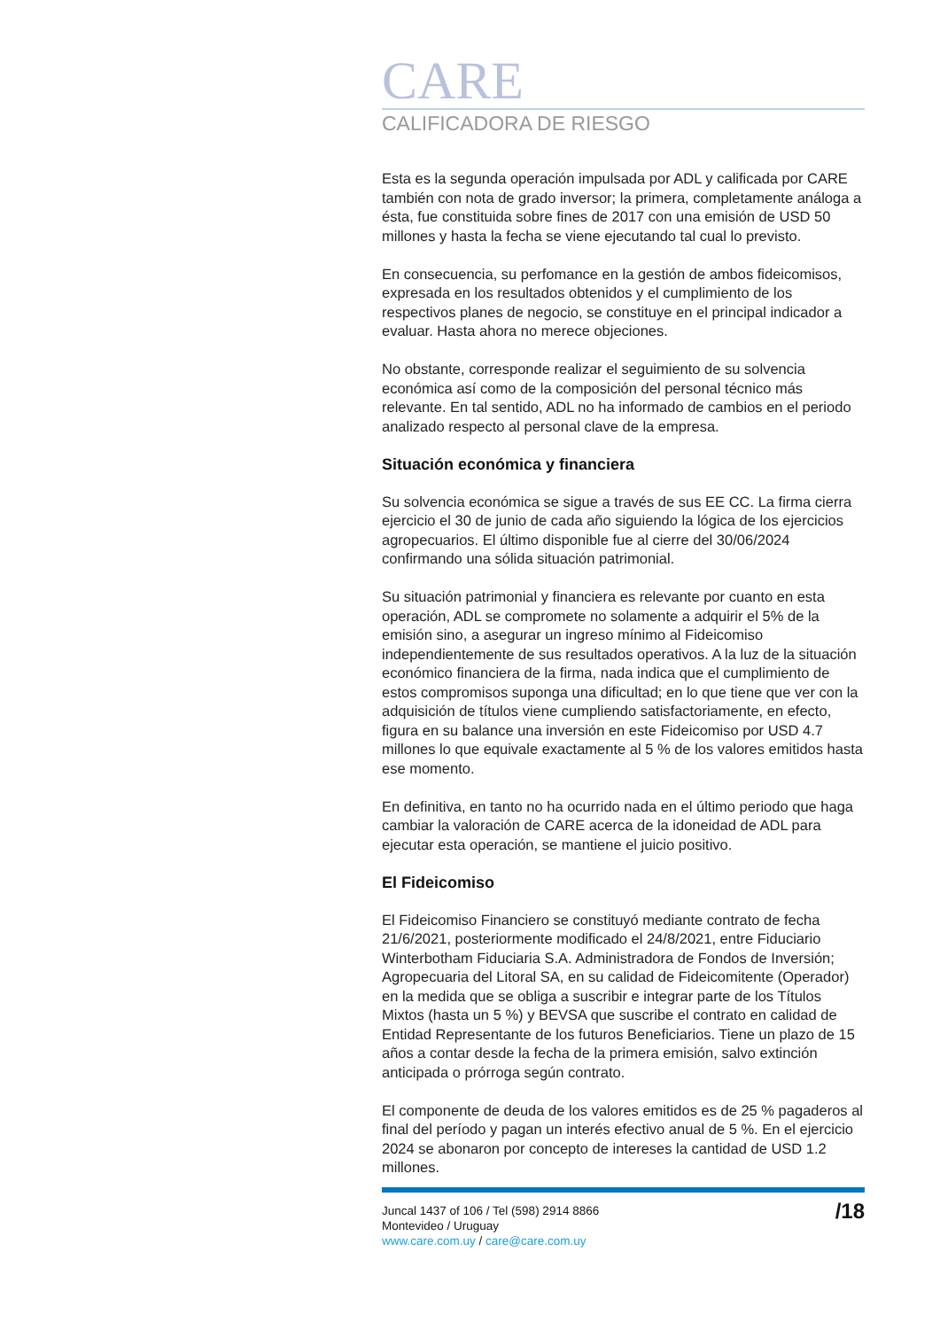CARE
CALIFICADORA DE RIESGO
Esta es la segunda operación impulsada por ADL y calificada por CARE también con nota de grado inversor; la primera, completamente análoga a ésta, fue constituida sobre fines de 2017 con una emisión de USD 50 millones y hasta la fecha se viene ejecutando tal cual lo previsto.
En consecuencia, su perfomance en la gestión de ambos fideicomisos, expresada en los resultados obtenidos y el cumplimiento de los respectivos planes de negocio, se constituye en el principal indicador a evaluar. Hasta ahora no merece objeciones.
No obstante, corresponde realizar el seguimiento de su solvencia económica así como de la composición del personal técnico más relevante. En tal sentido, ADL no ha informado de cambios en el periodo analizado respecto al personal clave de la empresa.
Situación económica y financiera
Su solvencia económica se sigue a través de sus EE CC. La firma cierra ejercicio el 30 de junio de cada año siguiendo la lógica de los ejercicios agropecuarios. El último disponible fue al cierre del 30/06/2024 confirmando una sólida situación patrimonial.
Su situación patrimonial y financiera es relevante por cuanto en esta operación, ADL se compromete no solamente a adquirir el 5% de la emisión sino, a asegurar un ingreso mínimo al Fideicomiso independientemente de sus resultados operativos. A la luz de la situación económico financiera de la firma, nada indica que el cumplimiento de estos compromisos suponga una dificultad; en lo que tiene que ver con la adquisición de títulos viene cumpliendo satisfactoriamente, en efecto, figura en su balance una inversión en este Fideicomiso por USD 4.7 millones lo que equivale exactamente al 5 % de los valores emitidos hasta ese momento.
En definitiva, en tanto no ha ocurrido nada en el último periodo que haga cambiar la valoración de CARE acerca de la idoneidad de ADL para ejecutar esta operación, se mantiene el juicio positivo.
El Fideicomiso
El Fideicomiso Financiero se constituyó mediante contrato de fecha 21/6/2021, posteriormente modificado el 24/8/2021, entre Fiduciario Winterbotham Fiduciaria S.A. Administradora de Fondos de Inversión; Agropecuaria del Litoral SA, en su calidad de Fideicomitente (Operador) en la medida que se obliga a suscribir e integrar parte de los Títulos Mixtos (hasta un 5 %) y BEVSA que suscribe el contrato en calidad de Entidad Representante de los futuros Beneficiarios. Tiene un plazo de 15 años a contar desde la fecha de la primera emisión, salvo extinción anticipada o prórroga según contrato.
El componente de deuda de los valores emitidos es de 25 % pagaderos al final del período y pagan un interés efectivo anual de 5 %. En el ejercicio 2024 se abonaron por concepto de intereses la cantidad de USD 1.2 millones.
Juncal 1437 of 106 / Tel (598) 2914 8866
Montevideo / Uruguay
www.care.com.uy / care@care.com.uy
/18